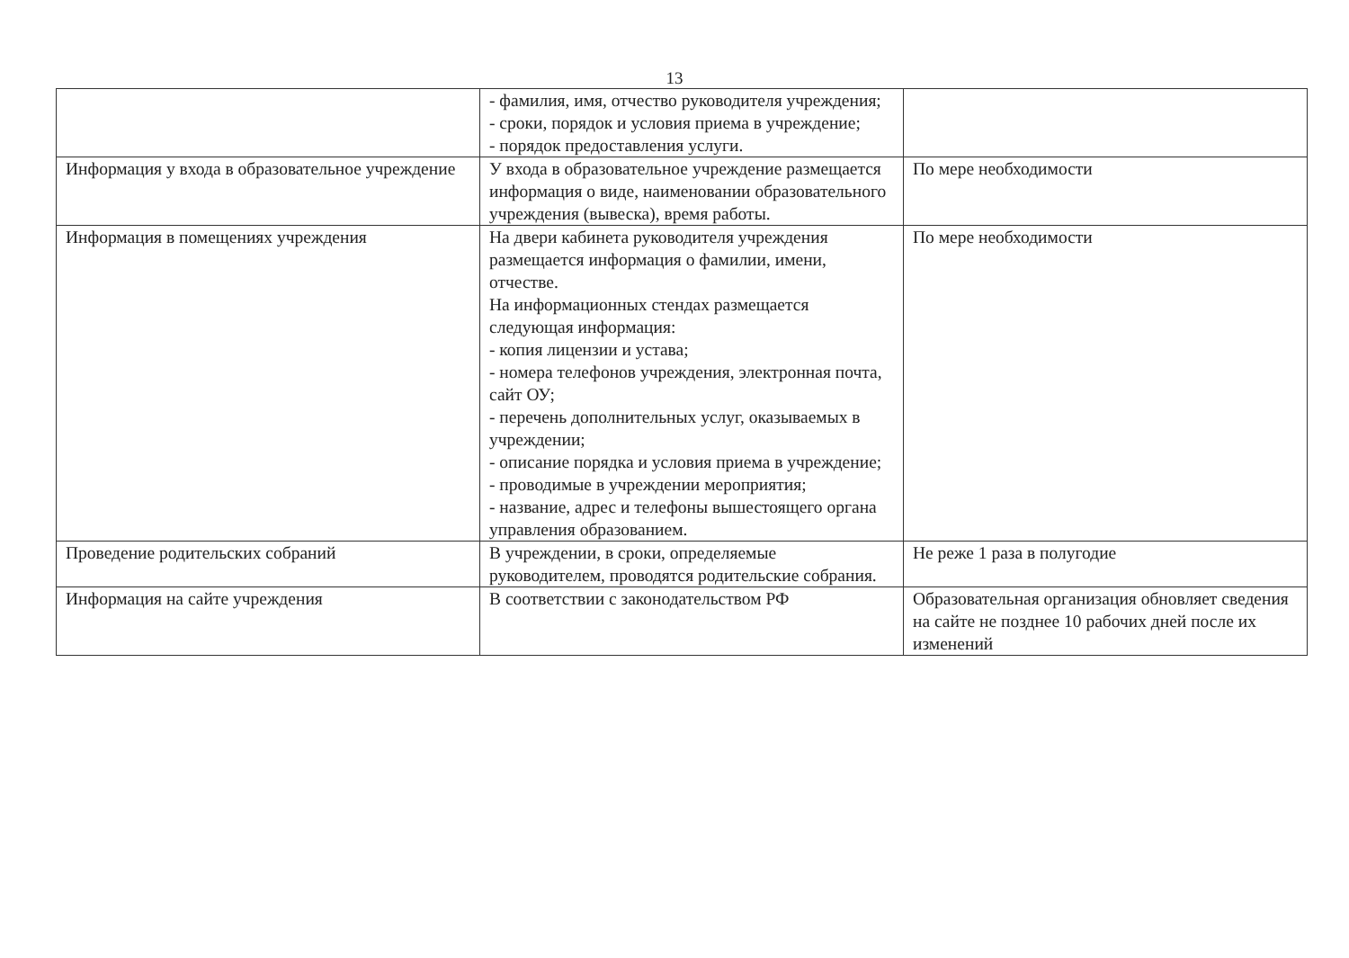13
| | - фамилия, имя, отчество руководителя учреждения; - сроки, порядок и условия приема в учреждение; - порядок предоставления услуги. | |
| Информация у входа в образовательное учреждение | У входа в образовательное учреждение размещается информация о виде, наименовании образовательного учреждения (вывеска), время работы. | По мере необходимости |
| Информация в помещениях учреждения | На двери кабинета руководителя учреждения размещается информация о фамилии, имени, отчестве. На информационных стендах размещается следующая информация: - копия лицензии и устава; - номера телефонов учреждения, электронная почта, сайт ОУ; - перечень дополнительных услуг, оказываемых в учреждении; - описание порядка и условия приема в учреждение; - проводимые в учреждении мероприятия; - название, адрес и телефоны вышестоящего органа управления образованием. | По мере необходимости |
| Проведение родительских собраний | В учреждении, в сроки, определяемые руководителем, проводятся родительские собрания. | Не реже 1 раза в полугодие |
| Информация на сайте учреждения | В соответствии с законодательством РФ | Образовательная организация обновляет сведения на сайте не позднее 10 рабочих дней после их изменений |